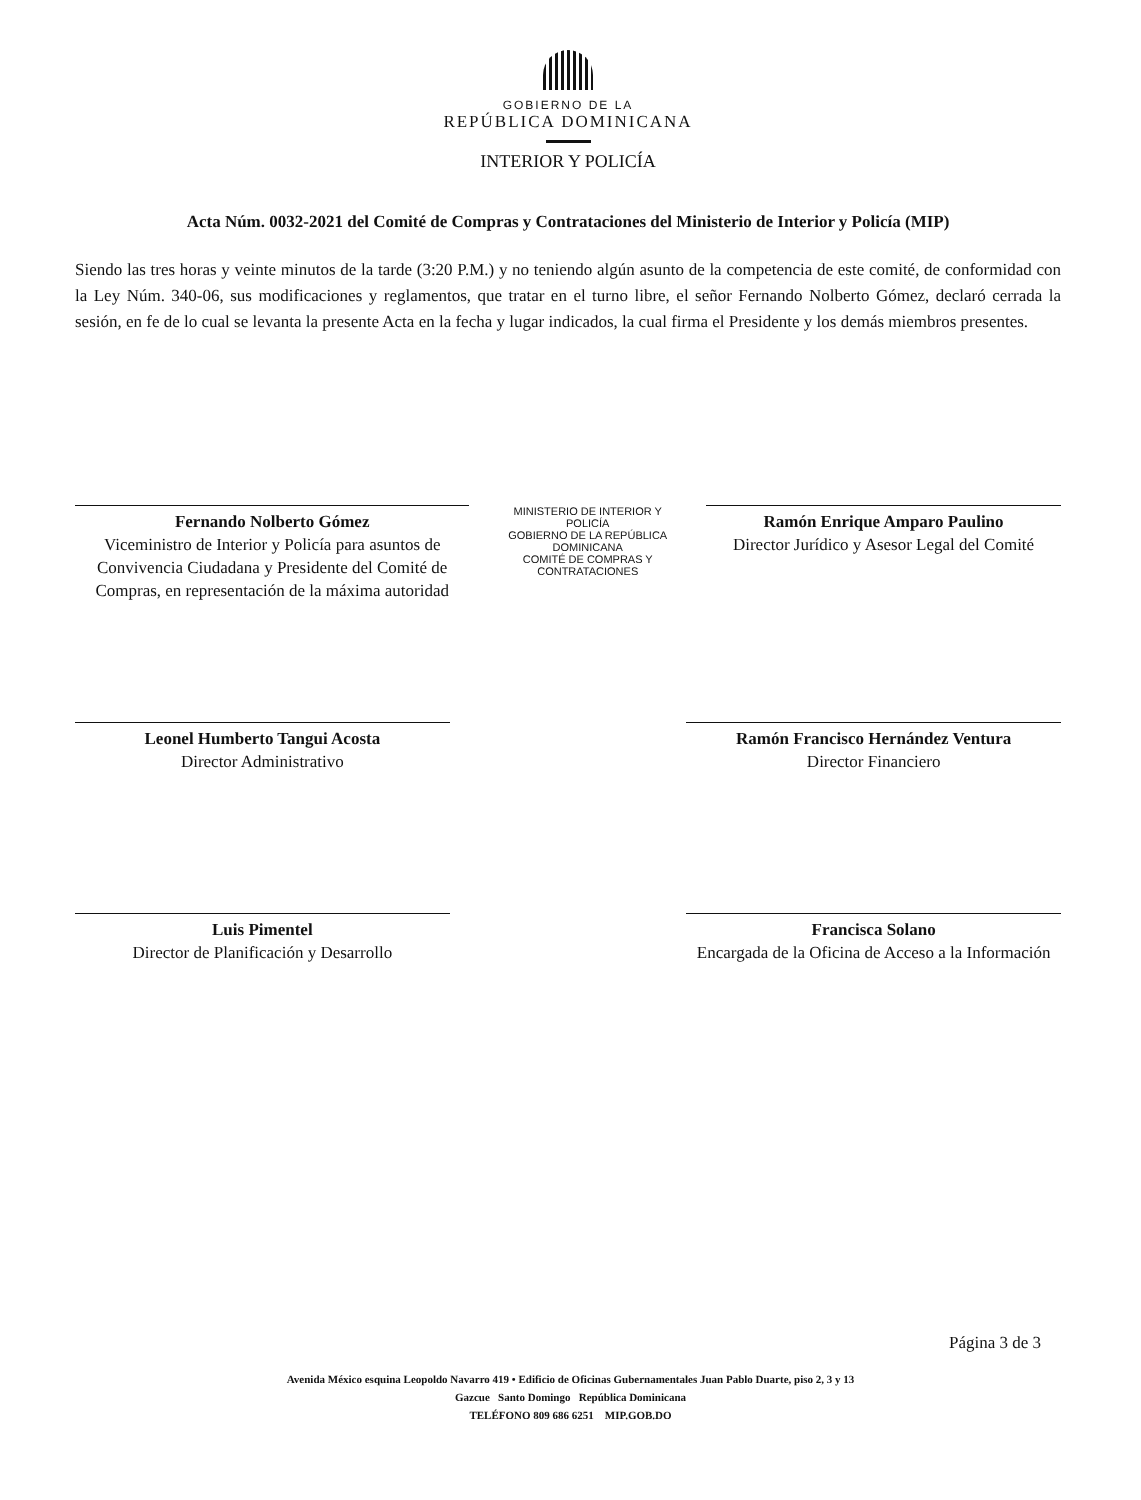GOBIERNO DE LA
REPÚBLICA DOMINICANA
INTERIOR Y POLICÍA
Acta Núm. 0032-2021 del Comité de Compras y Contrataciones del Ministerio de Interior y Policía (MIP)
Siendo las tres horas y veinte minutos de la tarde (3:20 P.M.) y no teniendo algún asunto de la competencia de este comité, de conformidad con la Ley Núm. 340-06, sus modificaciones y reglamentos, que tratar en el turno libre, el señor Fernando Nolberto Gómez, declaró cerrada la sesión, en fe de lo cual se levanta la presente Acta en la fecha y lugar indicados, la cual firma el Presidente y los demás miembros presentes.
Fernando Nolberto Gómez
Viceministro de Interior y Policía para asuntos de Convivencia Ciudadana y Presidente del Comité de Compras, en representación de la máxima autoridad
MINISTERIO DE INTERIOR Y POLICÍA
GOBIERNO DE LA REPÚBLICA DOMINICANA
COMITÉ DE COMPRAS Y CONTRATACIONES
Ramón Enrique Amparo Paulino
Director Jurídico y Asesor Legal del Comité
Leonel Humberto Tangui Acosta
Director Administrativo
Ramón Francisco Hernández Ventura
Director Financiero
Luis Pimentel
Director de Planificación y Desarrollo
Francisca Solano
Encargada de la Oficina de Acceso a la Información
Página 3 de 3
Avenida México esquina Leopoldo Navarro 419 • Edificio de Oficinas Gubernamentales Juan Pablo Duarte, piso 2, 3 y 13
Gazcue Santo Domingo República Dominicana
TELÉFONO 809 686 6251 MIP.GOB.DO